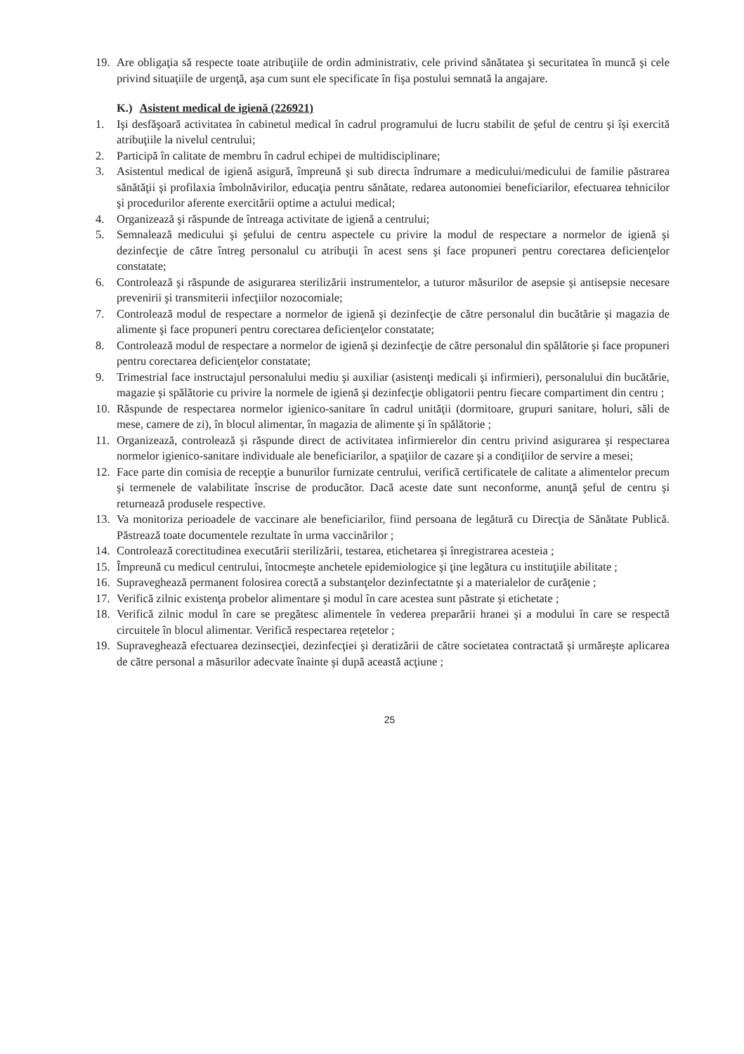19. Are obligaţia să respecte toate atribuţiile de ordin administrativ, cele privind sănătatea şi securitatea în muncă şi cele privind situaţiile de urgenţă, aşa cum sunt ele specificate în fişa postului semnată la angajare.
K.) Asistent medical de igienă (226921)
1. Işi desfăşoară activitatea în cabinetul medical în cadrul programului de lucru stabilit de şeful de centru şi îşi exercită atribuţiile la nivelul centrului;
2. Participă în calitate de membru în cadrul echipei de multidisciplinare;
3. Asistentul medical de igienă asigură, împreună şi sub directa îndrumare a medicului/medicului de familie păstrarea sănătăţii şi profilaxia îmbolnăvirilor, educaţia pentru sănătate, redarea autonomiei beneficiarilor, efectuarea tehnicilor şi procedurilor aferente exercitării optime a actului medical;
4. Organizează şi răspunde de întreaga activitate de igienă a centrului;
5. Semnalează medicului şi şefului de centru aspectele cu privire la modul de respectare a normelor de igienă şi dezinfecţie de către întreg personalul cu atribuţii în acest sens şi face propuneri pentru corectarea deficienţelor constatate;
6. Controlează şi răspunde de asigurarea sterilizării instrumentelor, a tuturor măsurilor de asepsie şi antisepsie necesare prevenirii şi transmiterii infecţiilor nozocomiale;
7. Controlează modul de respectare a normelor de igienă şi dezinfecţie de către personalul din bucătărie şi magazia de alimente şi face propuneri pentru corectarea deficienţelor constatate;
8. Controlează modul de respectare a normelor de igienă şi dezinfecţie de către personalul din spălătorie şi face propuneri pentru corectarea deficienţelor constatate;
9. Trimestrial face instructajul personalului mediu şi auxiliar (asistenţi medicali şi infirmieri), personalului din bucătărie, magazie şi spălătorie cu privire la normele de igienă şi dezinfecţie obligatorii pentru fiecare compartiment din centru ;
10. Răspunde de respectarea normelor igienico-sanitare în cadrul unităţii (dormitoare, grupuri sanitare, holuri, săli de mese, camere de zi), în blocul alimentar, în magazia de alimente şi în spălătorie ;
11. Organizează, controlează şi răspunde direct de activitatea infirmierelor din centru privind asigurarea şi respectarea normelor igienico-sanitare individuale ale beneficiarilor, a spaţiilor de cazare şi a condiţiilor de servire a mesei;
12. Face parte din comisia de recepţie a bunurilor furnizate centrului, verifică certificatele de calitate a alimentelor precum şi termenele de valabilitate înscrise de producător. Dacă aceste date sunt neconforme, anunţă şeful de centru şi returnează produsele respective.
13. Va monitoriza perioadele de vaccinare ale beneficiarilor, fiind persoana de legătură cu Direcţia de Sănătate Publică. Păstrează toate documentele rezultate în urma vaccinărilor ;
14. Controlează corectitudinea executării sterilizării, testarea, etichetarea şi înregistrarea acesteia ;
15. Împreună cu medicul centrului, întocmeşte anchetele epidemiologice şi ţine legătura cu instituţiile abilitate ;
16. Supraveghează permanent folosirea corectă a substanţelor dezinfectatnte şi a materialelor de curăţenie ;
17. Verifică zilnic existenţa probelor alimentare şi modul în care acestea sunt păstrate şi etichetate ;
18. Verifică zilnic modul în care se pregătesc alimentele în vederea preparării hranei şi a modului în care se respectă circuitele în blocul alimentar. Verifică respectarea reţetelor ;
19. Supraveghează efectuarea dezinsecţiei, dezinfecţiei şi deratizării de către societatea contractată şi urmăreşte aplicarea de către personal a măsurilor adecvate înainte şi după această acţiune ;
25